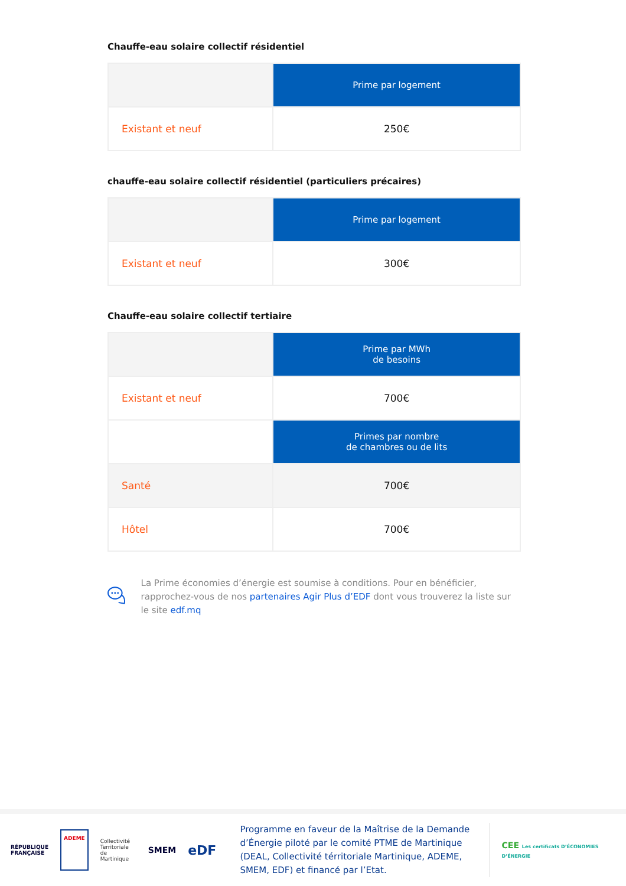Chauffe-eau solaire collectif résidentiel
| | Prime par logement |
| Existant et neuf | 250€ |
chauffe-eau solaire collectif résidentiel (particuliers précaires)
| | Prime par logement |
| Existant et neuf | 300€ |
Chauffe-eau solaire collectif tertiaire
| | Prime par MWh de besoins |
| Existant et neuf | 700€ |
| | Primes par nombre de chambres ou de lits |
| Santé | 700€ |
| Hôtel | 700€ |
La Prime économies d’énergie est soumise à conditions. Pour en bénéficier, rapprochez-vous de nos partenaires Agir Plus d’EDF dont vous trouverez la liste sur le site edf.mq
RÉPUBLIQUE
FRANÇAISE
ADEME
Collectivité
Territoriale
de Martinique
SMEM
eDF
Programme en faveur de la Maîtrise de la Demande d’Énergie piloté par le comité PTME de Martinique (DEAL, Collectivité térritoriale Martinique, ADEME, SMEM, EDF) et financé par l’Etat.
CEE Les certificats D’ÉCONOMIES D’ÉNERGIE